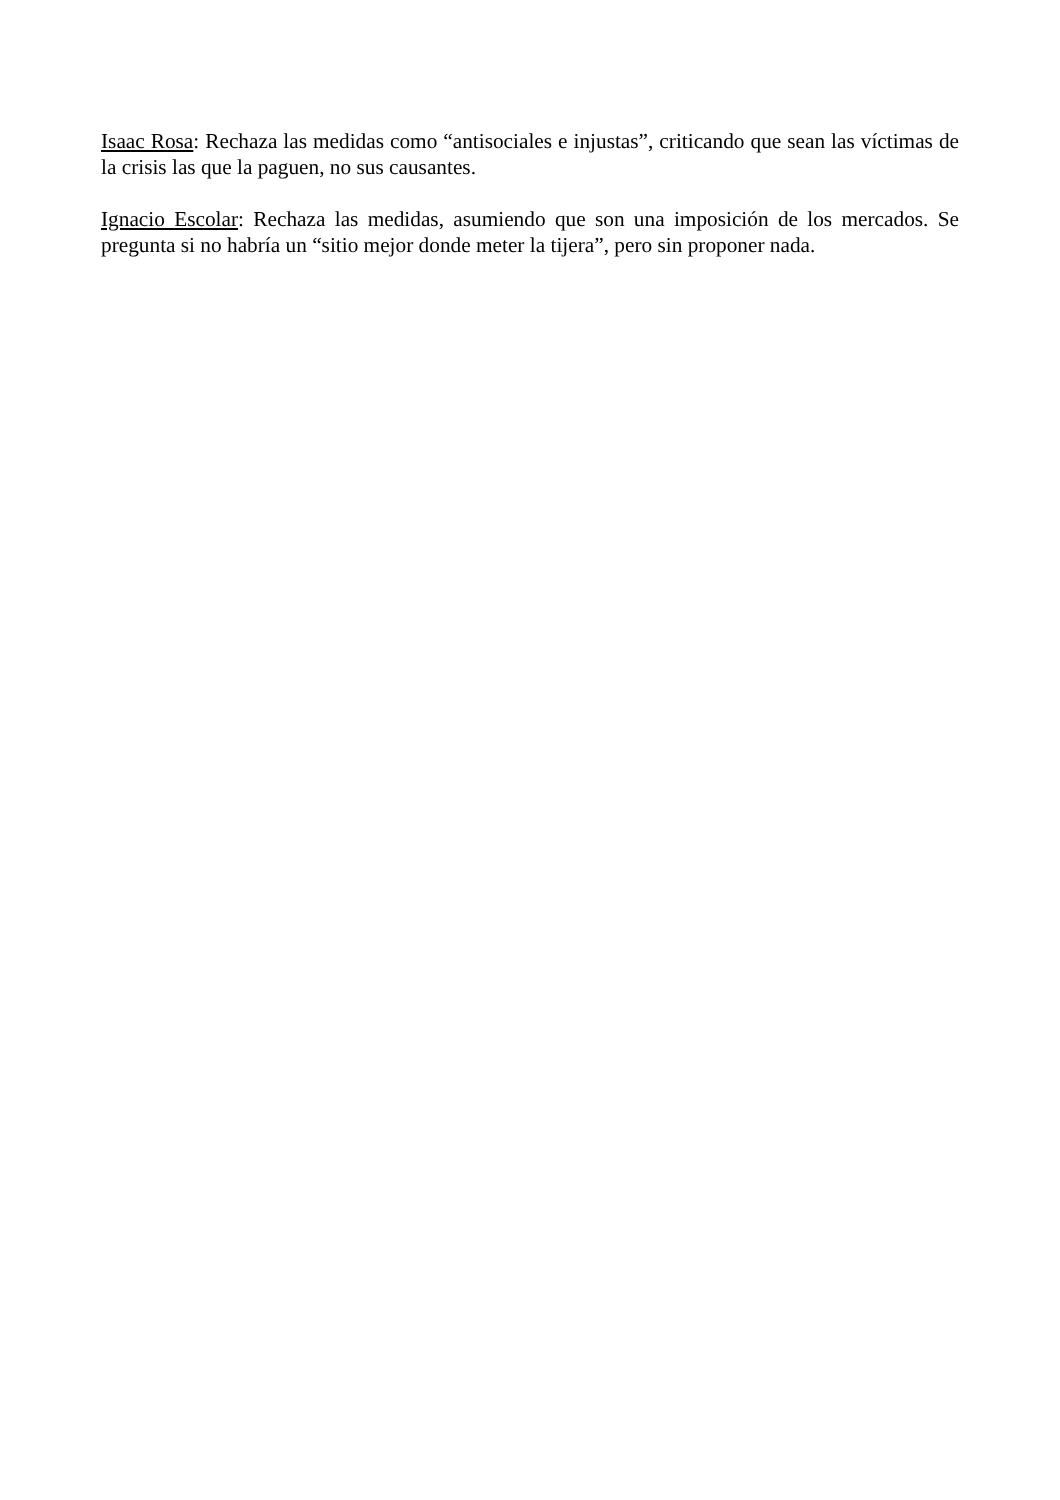Isaac Rosa: Rechaza las medidas como “antisociales e injustas”, criticando que sean las víctimas de la crisis las que la paguen, no sus causantes.
Ignacio Escolar: Rechaza las medidas, asumiendo que son una imposición de los mercados. Se pregunta si no habría un “sitio mejor donde meter la tijera”, pero sin proponer nada.